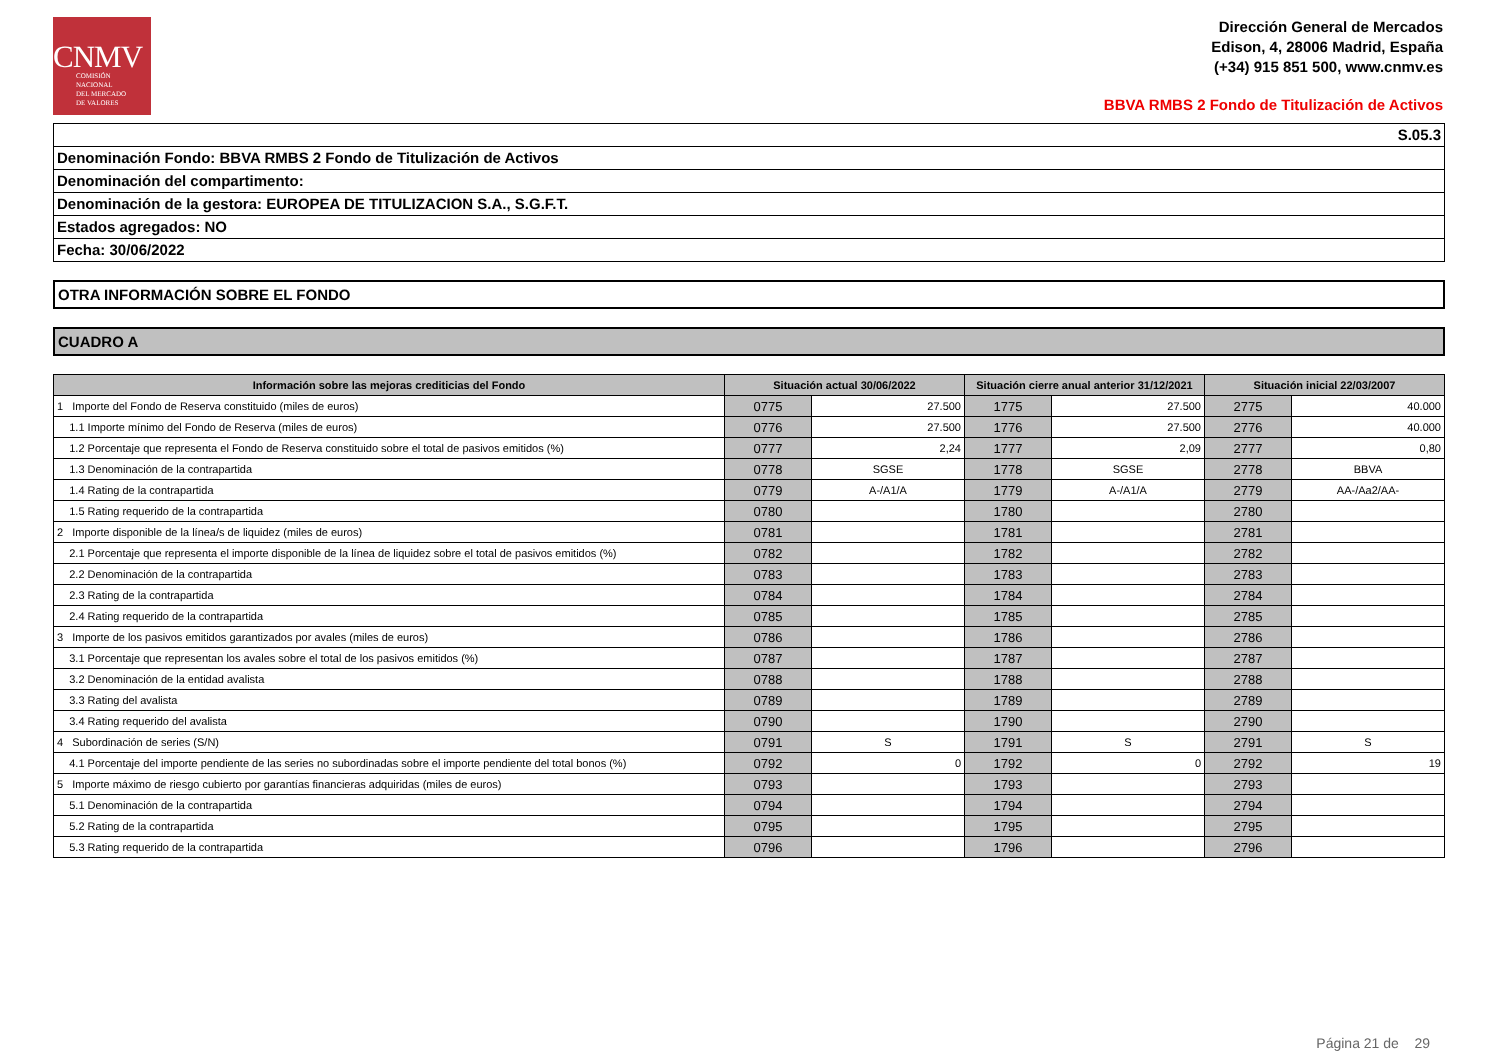CNMV
COMISIÓN
NACIONAL
DEL MERCADO
DE VALORES
Dirección General de Mercados
Edison, 4, 28006 Madrid, España
(+34) 915 851 500, www.cnmv.es
BBVA RMBS 2 Fondo de Titulización de Activos
S.05.3
Denominación Fondo: BBVA RMBS 2 Fondo de Titulización de Activos
Denominación del compartimento:
Denominación de la gestora: EUROPEA DE TITULIZACION S.A., S.G.F.T.
Estados agregados: NO
Fecha: 30/06/2022
OTRA INFORMACIÓN SOBRE EL FONDO
CUADRO A
| Información sobre las mejoras crediticias del Fondo | Situación actual 30/06/2022 | | Situación cierre anual anterior 31/12/2021 | | Situación inicial 22/03/2007 | |
| --- | --- | --- | --- | --- | --- | --- |
| 1 Importe del Fondo de Reserva constituido (miles de euros) | 0775 | 27.500 | 1775 | 27.500 | 2775 | 40.000 |
| 1.1 Importe mínimo del Fondo de Reserva (miles de euros) | 0776 | 27.500 | 1776 | 27.500 | 2776 | 40.000 |
| 1.2 Porcentaje que representa el Fondo de Reserva constituido sobre el total de pasivos emitidos (%) | 0777 | 2,24 | 1777 | 2,09 | 2777 | 0,80 |
| 1.3 Denominación de la contrapartida | 0778 | SGSE | 1778 | SGSE | 2778 | BBVA |
| 1.4 Rating de la contrapartida | 0779 | A-/A1/A | 1779 | A-/A1/A | 2779 | AA-/Aa2/AA- |
| 1.5 Rating requerido de la contrapartida | 0780 | | 1780 | | 2780 | |
| 2 Importe disponible de la línea/s de liquidez (miles de euros) | 0781 | | 1781 | | 2781 | |
| 2.1 Porcentaje que representa el importe disponible de la línea de liquidez sobre el total de pasivos emitidos (%) | 0782 | | 1782 | | 2782 | |
| 2.2 Denominación de la contrapartida | 0783 | | 1783 | | 2783 | |
| 2.3 Rating de la contrapartida | 0784 | | 1784 | | 2784 | |
| 2.4 Rating requerido de la contrapartida | 0785 | | 1785 | | 2785 | |
| 3 Importe de los pasivos emitidos garantizados por avales (miles de euros) | 0786 | | 1786 | | 2786 | |
| 3.1 Porcentaje que representan los avales sobre el total de los pasivos emitidos (%) | 0787 | | 1787 | | 2787 | |
| 3.2 Denominación de la entidad avalista | 0788 | | 1788 | | 2788 | |
| 3.3 Rating del avalista | 0789 | | 1789 | | 2789 | |
| 3.4 Rating requerido del avalista | 0790 | | 1790 | | 2790 | |
| 4 Subordinación de series (S/N) | 0791 | S | 1791 | S | 2791 | S |
| 4.1 Porcentaje del importe pendiente de las series no subordinadas sobre el importe pendiente del total bonos (%) | 0792 | 0 | 1792 | 0 | 2792 | 19 |
| 5 Importe máximo de riesgo cubierto por garantías financieras adquiridas (miles de euros) | 0793 | | 1793 | | 2793 | |
| 5.1 Denominación de la contrapartida | 0794 | | 1794 | | 2794 | |
| 5.2 Rating de la contrapartida | 0795 | | 1795 | | 2795 | |
| 5.3 Rating requerido de la contrapartida | 0796 | | 1796 | | 2796 | |
Página 21 de 29